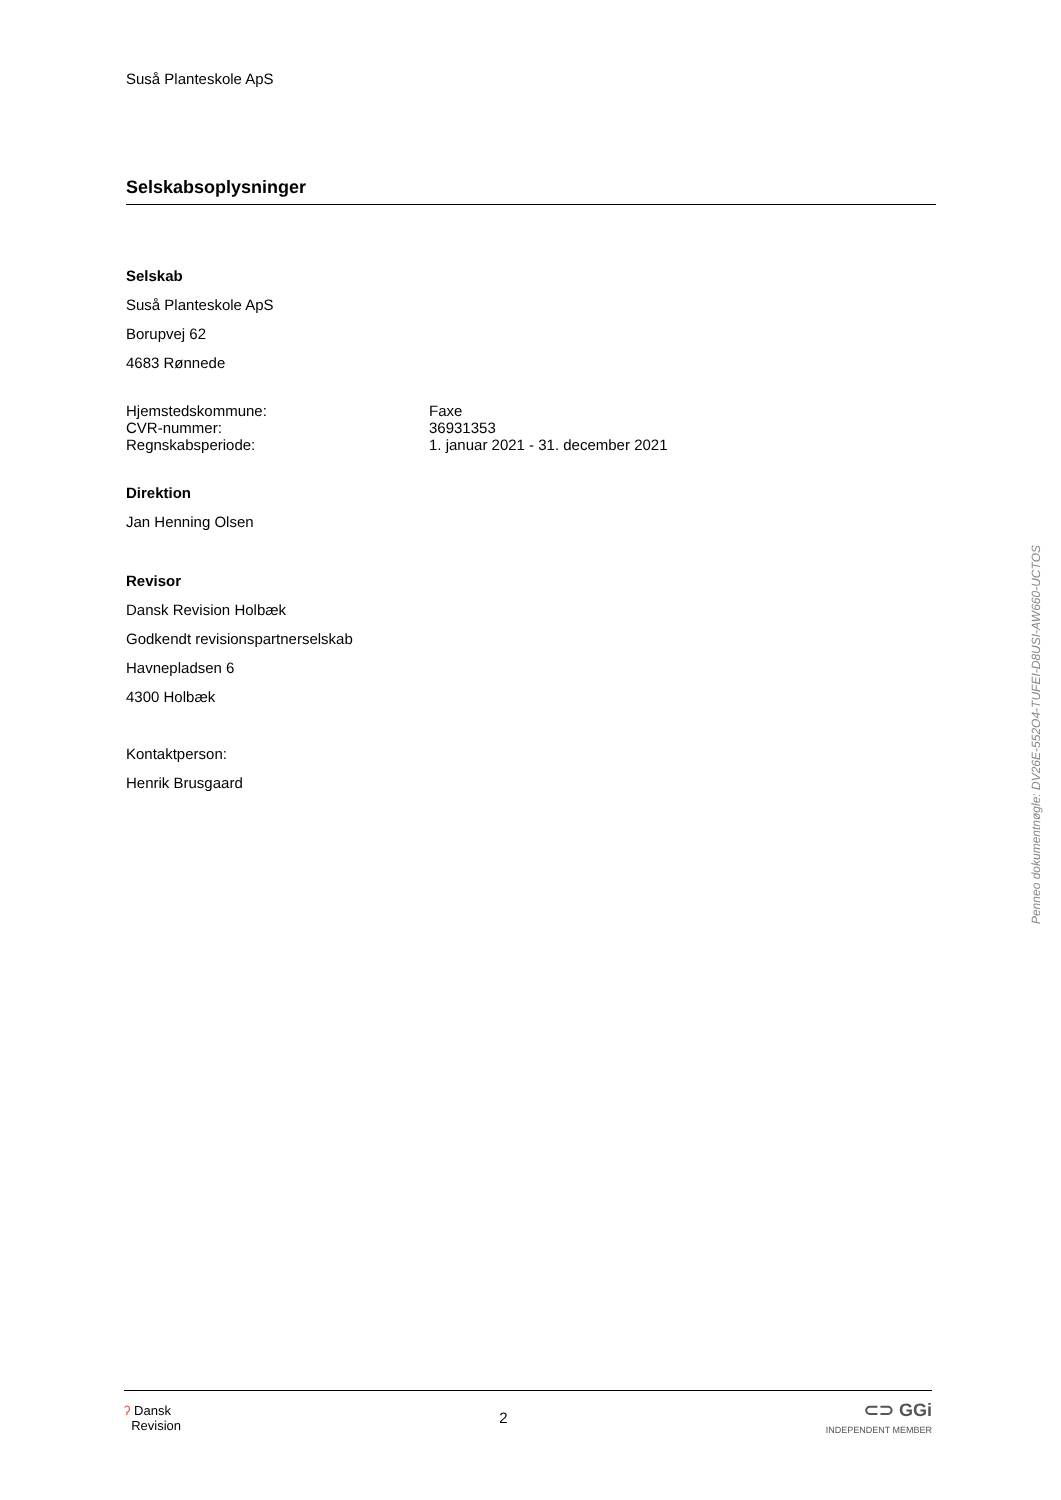Suså Planteskole ApS
Selskabsoplysninger
Selskab
Suså Planteskole ApS
Borupvej 62
4683 Rønnede
Hjemstedskommune: Faxe
CVR-nummer: 36931353
Regnskabsperiode: 1. januar 2021 - 31. december 2021
Direktion
Jan Henning Olsen
Revisor
Dansk Revision Holbæk
Godkendt revisionspartnerselskab
Havnepladsen 6
4300 Holbæk
Kontaktperson:
Henrik Brusgaard
Penneo dokumentnøgle: DV26E-552O4-TUFEI-D8USI-AW660-UCTOS
ʔ Dansk
Revision
2
⊂⊃ GGi
INDEPENDENT MEMBER